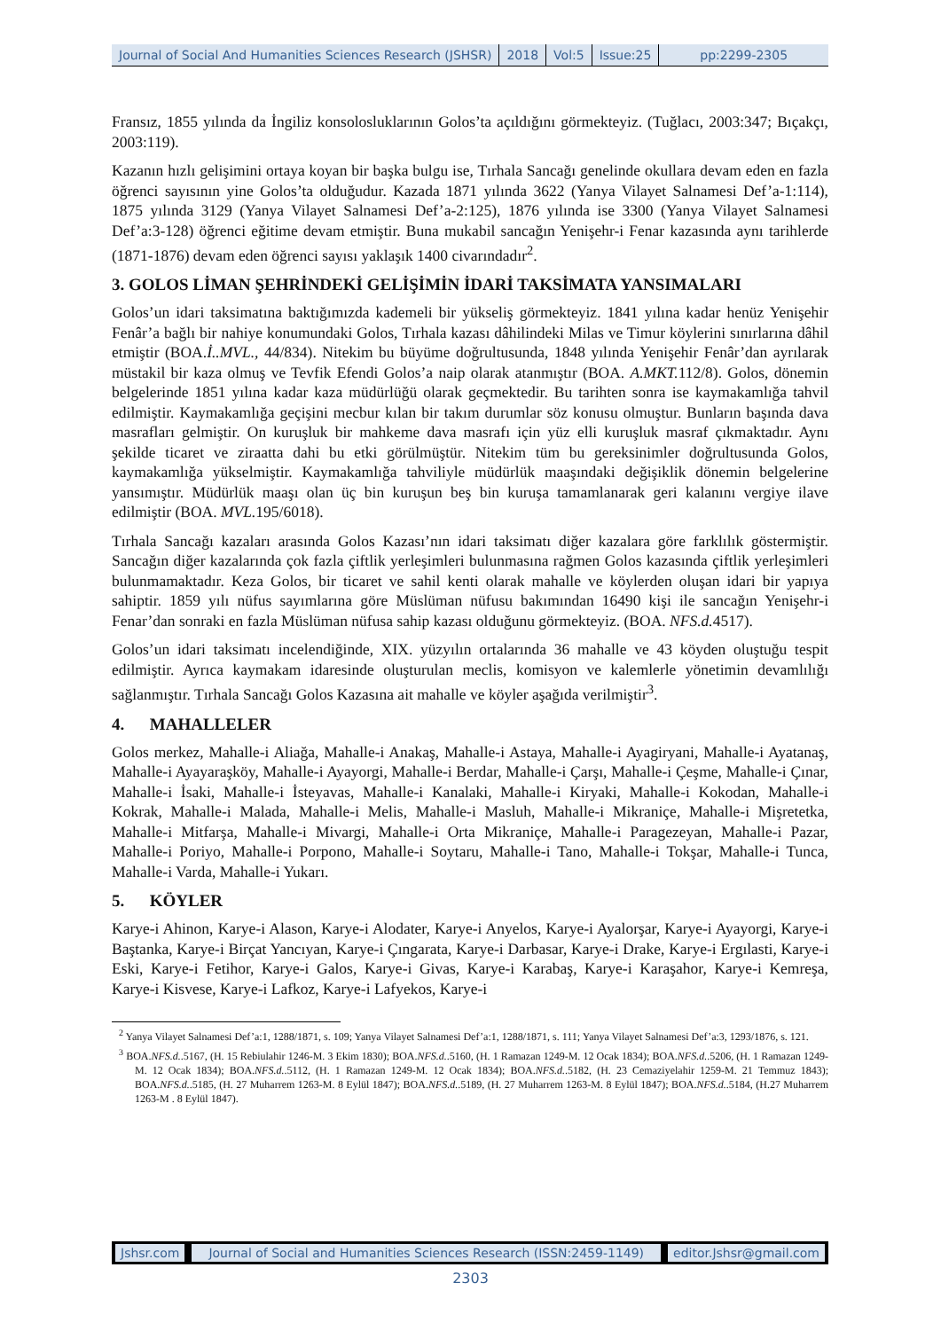Journal of Social And Humanities Sciences Research (JSHSR)
2018 Vol:5 Issue:25 pp:2299-2305
Fransız, 1855 yılında da İngiliz konsolosluklarının Golos’ta açıldığını görmekteyiz. (Tuğlacı, 2003:347; Bıçakçı, 2003:119).
Kazanın hızlı gelişimini ortaya koyan bir başka bulgu ise, Tırhala Sancağı genelinde okullara devam eden en fazla öğrenci sayısının yine Golos’ta olduğudur. Kazada 1871 yılında 3622 (Yanya Vilayet Salnamesi Def’a-1:114), 1875 yılında 3129 (Yanya Vilayet Salnamesi Def’a-2:125), 1876 yılında ise 3300 (Yanya Vilayet Salnamesi Def’a:3-128) öğrenci eğitime devam etmiştir. Buna mukabil sancağın Yenişehr-i Fenar kazasında aynı tarihlerde (1871-1876) devam eden öğrenci sayısı yaklaşık 1400 civarındadır<sup>2</sup>.
3. GOLOS LİMAN ŞEHRİNDEKİ GELİŞİMİN İDARİ TAKSİMATA YANSIMALARI
Golos’un idari taksimatına baktığımızda kademeli bir yükseliş görmekteyiz. 1841 yılına kadar henüz Yenişehir Fenâr’a bağlı bir nahiye konumundaki Golos, Tırhala kazası dâhilindeki Milas ve Timur köylerini sınırlarına dâhil etmiştir (BOA.İ..MVL., 44/834). Nitekim bu büyüme doğrultusunda, 1848 yılında Yenişehir Fenâr’dan ayrılarak müstakil bir kaza olmuş ve Tevfik Efendi Golos’a naip olarak atanmıştır (BOA. A.MKT. 112/8). Golos, dönemin belgelerinde 1851 yılına kadar kaza müdürlüğü olarak geçmektedir. Bu tarihten sonra ise kaymakamlığa tahvil edilmiştir. Kaymakamlığa geçişini mecbur kılan bir takım durumlar söz konusu olmuştur. Bunların başında dava masrafları gelmiştir. On kuruşluk bir mahkeme dava masrafı için yüz elli kuruşluk masraf çıkmaktadır. Aynı şekilde ticaret ve ziraatta dahi bu etki görülmüştür. Nitekim tüm bu gereksinimler doğrultusunda Golos, kaymakamlığa yükselmiştir. Kaymakamlığa tahviliyle müdürlük maaşındaki değişiklik dönemin belgelerine yansımıştır. Müdürlük maaşı olan üç bin kuruşun beş bin kuruşa tamamlanarak geri kalanını vergiye ilave edilmiştir (BOA. MVL. 195/6018).
Tırhala Sancağı kazaları arasında Golos Kazası’nın idari taksimatı diğer kazalara göre farklılık göstermiştir. Sancağın diğer kazalarında çok fazla çiftlik yerleşimleri bulunmasına rağmen Golos kazasında çiftlik yerleşimleri bulunmamaktadır. Keza Golos, bir ticaret ve sahil kenti olarak mahalle ve köylerden oluşan idari bir yapıya sahiptir. 1859 yılı nüfus sayımlarına göre Müslüman nüfusu bakımından 16490 kişi ile sancağın Yenişehr-i Fenar’dan sonraki en fazla Müslüman nüfusa sahip kazası olduğunu görmekteyiz. (BOA. NFS.d. 4517).
Golos’un idari taksimatı incelendiğinde, XIX. yüzyılın ortalarında 36 mahalle ve 43 köyden oluştuğu tespit edilmiştir. Ayrıca kaymakam idaresinde oluşturulan meclis, komisyon ve kalemlerle yönetimin devamlılığı sağlanmıştır. Tırhala Sancağı Golos Kazasına ait mahalle ve köyler aşağıda verilmiştir<sup>3</sup>.
4. MAHALLELER
Golos merkez, Mahalle-i Aliağa, Mahalle-i Anakaş, Mahalle-i Astaya, Mahalle-i Ayagiryani, Mahalle-i Ayatanaş, Mahalle-i Ayayaraşköy, Mahalle-i Ayayorgi, Mahalle-i Berdar, Mahalle-i Çarşı, Mahalle-i Çeşme, Mahalle-i Çınar, Mahalle-i İsaki, Mahalle-i İsteyavas, Mahalle-i Kanalaki, Mahalle-i Kiryaki, Mahalle-i Kokodan, Mahalle-i Kokrak, Mahalle-i Malada, Mahalle-i Melis, Mahalle-i Masluh, Mahalle-i Mikraniçe, Mahalle-i Mişretetka, Mahalle-i Mitfarşa, Mahalle-i Mivargi, Mahalle-i Orta Mikraniçe, Mahalle-i Paragezeyan, Mahalle-i Pazar, Mahalle-i Poriyo, Mahalle-i Porpono, Mahalle-i Soytaru, Mahalle-i Tano, Mahalle-i Tokşar, Mahalle-i Tunca, Mahalle-i Varda, Mahalle-i Yukarı.
5. KÖYLER
Karye-i Ahinon, Karye-i Alason, Karye-i Alodater, Karye-i Anyelos, Karye-i Ayalorşar, Karye-i Ayayorgi, Karye-i Baştanka, Karye-i Birçat Yancıyan, Karye-i Çıngarata, Karye-i Darbasar, Karye-i Drake, Karye-i Ergılasti, Karye-i Eski, Karye-i Fetihor, Karye-i Galos, Karye-i Givas, Karye-i Karabaş, Karye-i Karaşahor, Karye-i Kemreşa, Karye-i Kisvese, Karye-i Lafkoz, Karye-i Lafyekos, Karye-i
<sup>2</sup> Yanya Vilayet Salnamesi Def’a:1, 1288/1871, s. 109; Yanya Vilayet Salnamesi Def’a:1, 1288/1871, s. 111; Yanya Vilayet Salnamesi Def’a:3, 1293/1876, s. 121.
<sup>3</sup> BOA.NFS.d..5167, (H. 15 Rebiulahir 1246-M. 3 Ekim 1830); BOA.NFS.d..5160, (H. 1 Ramazan 1249-M. 12 Ocak 1834); BOA.NFS.d..5206, (H. 1 Ramazan 1249-M. 12 Ocak 1834); BOA.NFS.d..5112, (H. 1 Ramazan 1249-M. 12 Ocak 1834); BOA.NFS.d..5182, (H. 23 Cemaziyelahir 1259-M. 21 Temmuz 1843); BOA.NFS.d..5185, (H. 27 Muharrem 1263-M. 8 Eylül 1847); BOA.NFS.d..5189, (H. 27 Muharrem 1263-M. 8 Eylül 1847); BOA.NFS.d..5184, (H.27 Muharrem 1263-M . 8 Eylül 1847).
Jshsr.com Journal of Social and Humanities Sciences Research (ISSN:2459-1149)
editor.Jshsr@gmail.com
2303